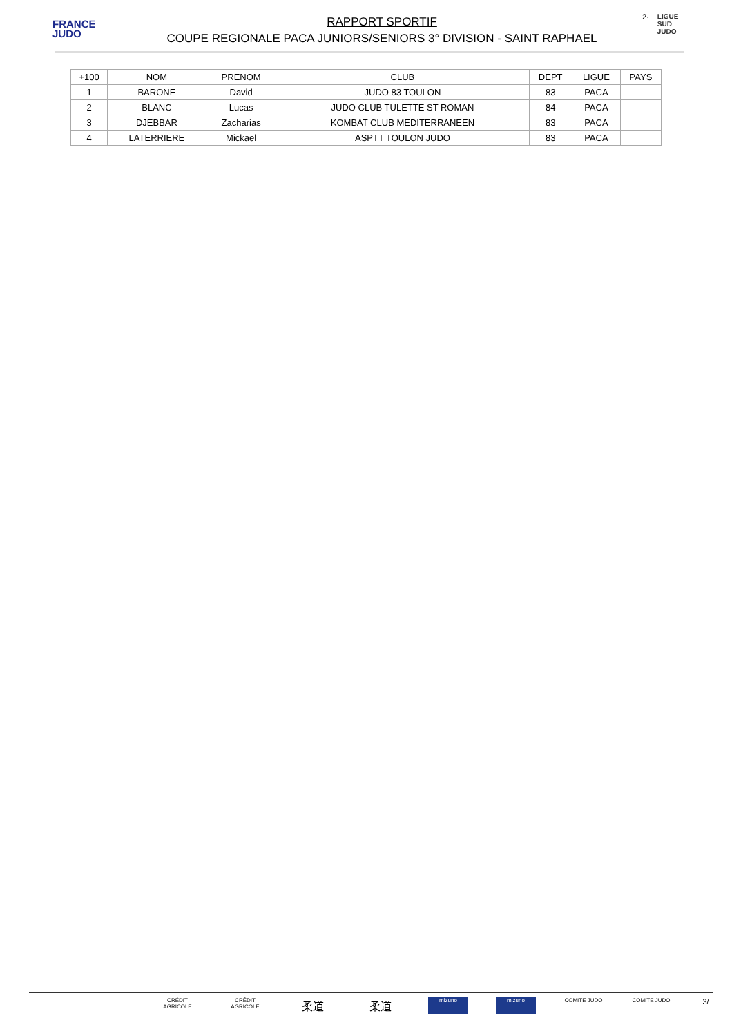FRANCE
JUDO
RAPPORT SPORTIF
COUPE REGIONALE PACA JUNIORS/SENIORS 3° DIVISION - SAINT RAPHAEL
2·
LIGUE
SUD
JUDO
| +100 | NOM | PRENOM | CLUB | DEPT | LIGUE | PAYS |
| --- | --- | --- | --- | --- | --- | --- |
| 1 | BARONE | David | JUDO 83 TOULON | 83 | PACA | |
| 2 | BLANC | Lucas | JUDO CLUB TULETTE ST ROMAN | 84 | PACA | |
| 3 | DJEBBAR | Zacharias | KOMBAT CLUB MEDITERRANEEN | 83 | PACA | |
| 4 | LATERRIERE | Mickael | ASPTT TOULON JUDO | 83 | PACA | |
CRÉDIT AGRICOLE CRÉDIT AGRICOLE 柔道 柔道 mizuno mizuno COMITE JUDO COMITE JUDO 3/